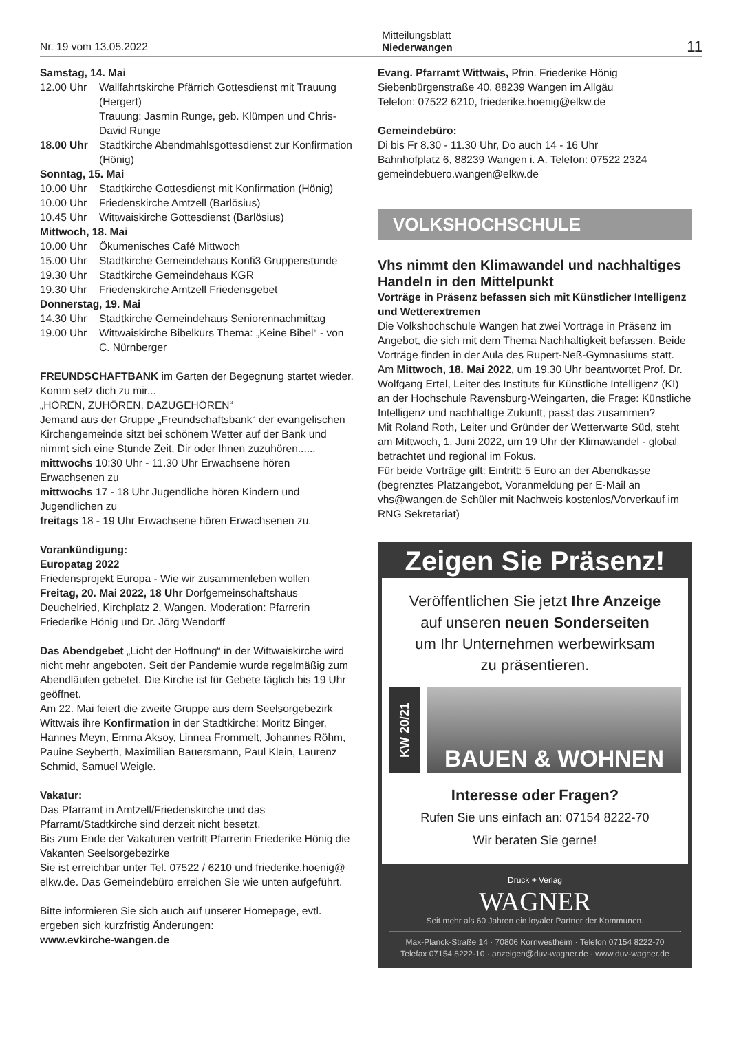Nr. 19 vom 13.05.2022 Mitteilungsblatt
Niederwangen 11
Samstag, 14. Mai
12.00 Uhr Wallfahrtskirche Pfärrich Gottesdienst mit Trauung (Hergert)
Trauung: Jasmin Runge, geb. Klümpen und Chris-David Runge
18.00 Uhr Stadtkirche Abendmahlsgottesdienst zur Konfirmation (Hönig)
Sonntag, 15. Mai
10.00 Uhr Stadtkirche Gottesdienst mit Konfirmation (Hönig)
10.00 Uhr Friedenskirche Amtzell (Barlösius)
10.45 Uhr Wittwaiskirche Gottesdienst (Barlösius)
Mittwoch, 18. Mai
10.00 Uhr Ökumenisches Café Mittwoch
15.00 Uhr Stadtkirche Gemeindehaus Konfi3 Gruppenstunde
19.30 Uhr Stadtkirche Gemeindehaus KGR
19.30 Uhr Friedenskirche Amtzell Friedensgebet
Donnerstag, 19. Mai
14.30 Uhr Stadtkirche Gemeindehaus Seniorennachmittag
19.00 Uhr Wittwaiskirche Bibelkurs Thema: „Keine Bibel“ - von C. Nürnberger
FREUNDSCHAFTBANK im Garten der Begegnung startet wieder. Komm setz dich zu mir...
„HÖREN, ZUHÖREN, DAZUGEHÖREN“
Jemand aus der Gruppe „Freundschaftsbank“ der evangelischen Kirchengemeinde sitzt bei schönem Wetter auf der Bank und nimmt sich eine Stunde Zeit, Dir oder Ihnen zuzuhören......
mittwochs 10:30 Uhr - 11.30 Uhr Erwachsene hören Erwachsenen zu
mittwochs 17 - 18 Uhr Jugendliche hören Kindern und Jugendlichen zu
freitags 18 - 19 Uhr Erwachsene hören Erwachsenen zu.
Vorankündigung:
Europatag 2022
Friedensprojekt Europa - Wie wir zusammenleben wollen
Freitag, 20. Mai 2022, 18 Uhr Dorfgemeinschaftshaus Deuchelried, Kirchplatz 2, Wangen. Moderation: Pfarrerin Friederike Hönig und Dr. Jörg Wendorff
Das Abendgebet „Licht der Hoffnung“ in der Wittwaiskirche wird nicht mehr angeboten. Seit der Pandemie wurde regelmäßig zum Abendläuten gebetet. Die Kirche ist für Gebete täglich bis 19 Uhr geöffnet.
Am 22. Mai feiert die zweite Gruppe aus dem Seelsorgebezirk Wittwais ihre Konfirmation in der Stadtkirche: Moritz Binger, Hannes Meyn, Emma Aksoy, Linnea Frommelt, Johannes Röhm, Pauine Seyberth, Maximilian Bauersmann, Paul Klein, Laurenz Schmid, Samuel Weigle.
Vakatur:
Das Pfarramt in Amtzell/Friedenskirche und das Pfarramt/Stadtkirche sind derzeit nicht besetzt.
Bis zum Ende der Vakaturen vertritt Pfarrerin Friederike Hönig die Vakanten Seelsorgebezirke
Sie ist erreichbar unter Tel. 07522 / 6210 und friederike.hoenig@ elkw.de. Das Gemeindebüro erreichen Sie wie unten aufgeführt.
Bitte informieren Sie sich auch auf unserer Homepage, evtl. ergeben sich kurzfristig Änderungen:
www.evkirche-wangen.de
Evang. Pfarramt Wittwais, Pfrin. Friederike Hönig
Siebenbürgenstraße 40, 88239 Wangen im Allgäu
Telefon: 07522 6210, friederike.hoenig@elkw.de
Gemeindebüro:
Di bis Fr 8.30 - 11.30 Uhr, Do auch 14 - 16 Uhr
Bahnhofplatz 6, 88239 Wangen i. A. Telefon: 07522 2324
gemeindebuero.wangen@elkw.de
VOLKSHOCHSCHULE
Vhs nimmt den Klimawandel und nachhaltiges Handeln in den Mittelpunkt
Vorträge in Präsenz befassen sich mit Künstlicher Intelligenz und Wetterextremen
Die Volkshochschule Wangen hat zwei Vorträge in Präsenz im Angebot, die sich mit dem Thema Nachhaltigkeit befassen. Beide Vorträge finden in der Aula des Rupert-Neß-Gymnasiums statt.
Am Mittwoch, 18. Mai 2022, um 19.30 Uhr beantwortet Prof. Dr. Wolfgang Ertel, Leiter des Instituts für Künstliche Intelligenz (KI) an der Hochschule Ravensburg-Weingarten, die Frage: Künstliche Intelligenz und nachhaltige Zukunft, passt das zusammen?
Mit Roland Roth, Leiter und Gründer der Wetterwarte Süd, steht am Mittwoch, 1. Juni 2022, um 19 Uhr der Klimawandel - global betrachtet und regional im Fokus.
Für beide Vorträge gilt: Eintritt: 5 Euro an der Abendkasse (begrenztes Platzangebot, Voranmeldung per E-Mail an vhs@wangen.de Schüler mit Nachweis kostenlos/Vorverkauf im RNG Sekretariat)
Zeigen Sie Präsenz!
Veröffentlichen Sie jetzt Ihre Anzeige
auf unseren neuen Sonderseiten
um Ihr Unternehmen werbewirksam
zu präsentieren.
KW 20/21
BAUEN & WOHNEN
Interesse oder Fragen?
Rufen Sie uns einfach an: 07154 8222-70
Wir beraten Sie gerne!
Druck + Verlag
WAGNER
Seit mehr als 60 Jahren ein loyaler Partner der Kommunen.
Max-Planck-Straße 14 · 70806 Kornwestheim · Telefon 07154 8222-70
Telefax 07154 8222-10 · anzeigen@duv-wagner.de · www.duv-wagner.de